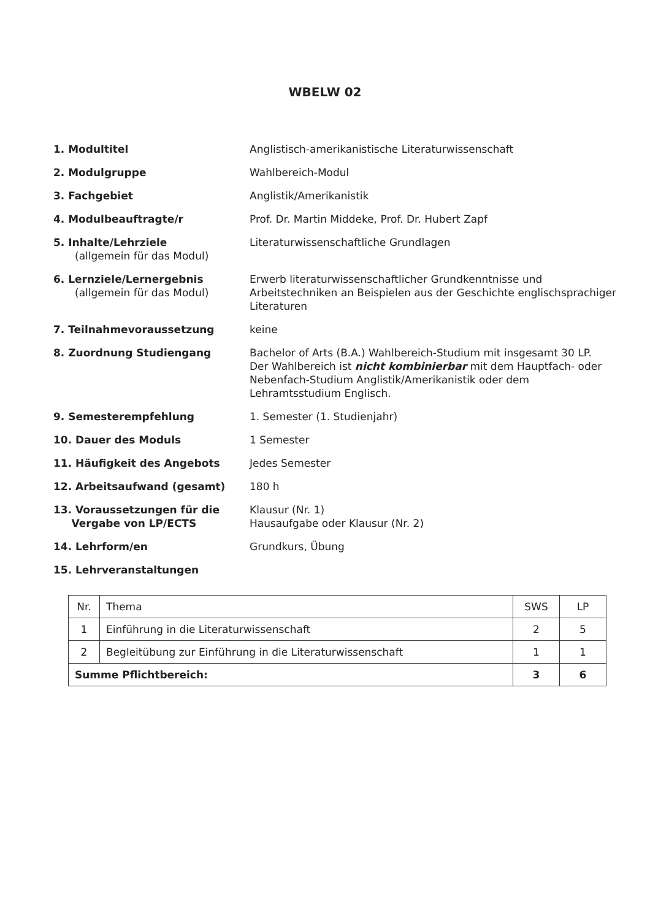WBELW 02
1. Modultitel Anglistisch-amerikanistische Literaturwissenschaft
2. Modulgruppe Wahlbereich-Modul
3. Fachgebiet Anglistik/Amerikanistik
4. Modulbeauftragte/r Prof. Dr. Martin Middeke, Prof. Dr. Hubert Zapf
5. Inhalte/Lehrziele
(allgemein für das Modul)
Literaturwissenschaftliche Grundlagen
6. Lernziele/Lernergebnis
(allgemein für das Modul)
Erwerb literaturwissenschaftlicher Grundkenntnisse und Arbeitstechniken an Beispielen aus der Geschichte englischsprachiger Literaturen
7. Teilnahmevoraussetzung keine
8. Zuordnung Studiengang Bachelor of Arts (B.A.) Wahlbereich-Studium mit insgesamt 30 LP.
Der Wahlbereich ist nicht kombinierbar mit dem Hauptfach- oder Nebenfach-Studium Anglistik/Amerikanistik oder dem Lehramtsstudium Englisch.
9. Semesterempfehlung 1. Semester (1. Studienjahr)
10. Dauer des Moduls 1 Semester
11. Häufigkeit des Angebots Jedes Semester
12. Arbeitsaufwand (gesamt) 180 h
13. Voraussetzungen für die
Vergabe von LP/ECTS
Klausur (Nr. 1)
Hausaufgabe oder Klausur (Nr. 2)
14. Lehrform/en Grundkurs, Übung
15. Lehrveranstaltungen
| Nr. | Thema | SWS | LP |
| 1 | Einführung in die Literaturwissenschaft | 2 | 5 |
| 2 | Begleitübung zur Einführung in die Literaturwissenschaft | 1 | 1 |
| Summe Pflichtbereich: | | 3 | 6 |